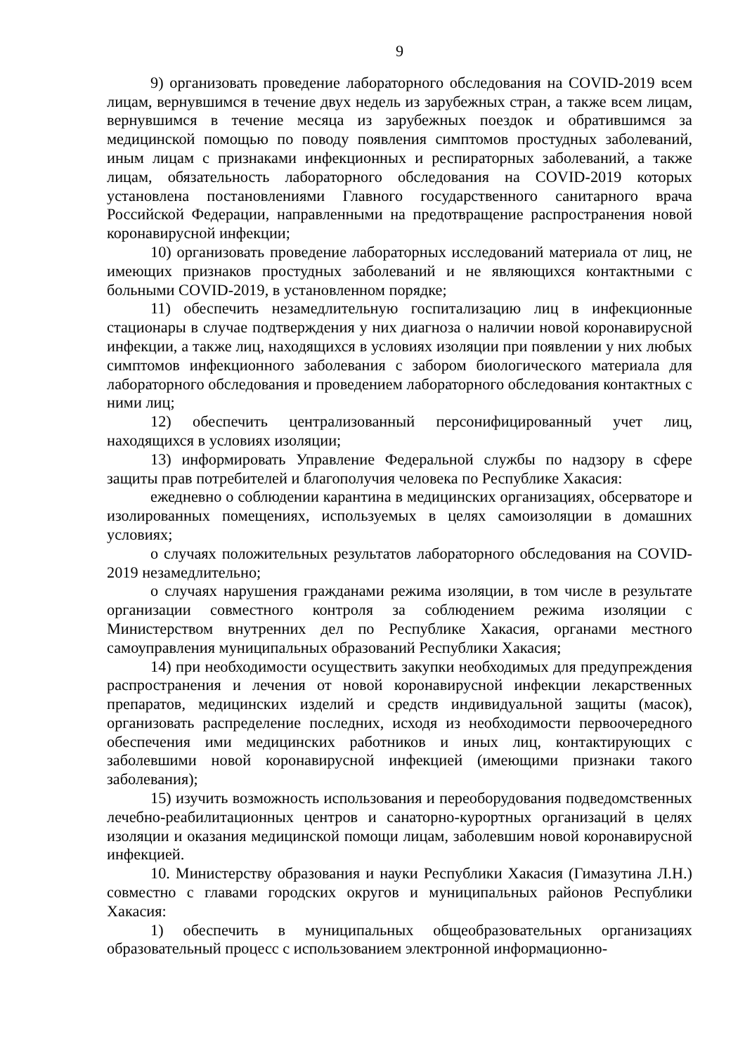9
9) организовать проведение лабораторного обследования на COVID-2019 всем лицам, вернувшимся в течение двух недель из зарубежных стран, а также всем лицам, вернувшимся в течение месяца из зарубежных поездок и обратившимся за медицинской помощью по поводу появления симптомов простудных заболеваний, иным лицам с признаками инфекционных и респираторных заболеваний, а также лицам, обязательность лабораторного обследования на COVID-2019 которых установлена постановлениями Главного государственного санитарного врача Российской Федерации, направленными на предотвращение распространения новой коронавирусной инфекции;
10) организовать проведение лабораторных исследований материала от лиц, не имеющих признаков простудных заболеваний и не являющихся контактными с больными COVID-2019, в установленном порядке;
11) обеспечить незамедлительную госпитализацию лиц в инфекционные стационары в случае подтверждения у них диагноза о наличии новой коронавирусной инфекции, а также лиц, находящихся в условиях изоляции при появлении у них любых симптомов инфекционного заболевания с забором биологического материала для лабораторного обследования и проведением лабораторного обследования контактных с ними лиц;
12) обеспечить централизованный персонифицированный учет лиц, находящихся в условиях изоляции;
13) информировать Управление Федеральной службы по надзору в сфере защиты прав потребителей и благополучия человека по Республике Хакасия:
ежедневно о соблюдении карантина в медицинских организациях, обсерваторе и изолированных помещениях, используемых в целях самоизоляции в домашних условиях;
о случаях положительных результатов лабораторного обследования на COVID-2019 незамедлительно;
о случаях нарушения гражданами режима изоляции, в том числе в результате организации совместного контроля за соблюдением режима изоляции с Министерством внутренних дел по Республике Хакасия, органами местного самоуправления муниципальных образований Республики Хакасия;
14) при необходимости осуществить закупки необходимых для предупреждения распространения и лечения от новой коронавирусной инфекции лекарственных препаратов, медицинских изделий и средств индивидуальной защиты (масок), организовать распределение последних, исходя из необходимости первоочередного обеспечения ими медицинских работников и иных лиц, контактирующих с заболевшими новой коронавирусной инфекцией (имеющими признаки такого заболевания);
15) изучить возможность использования и переоборудования подведомственных лечебно-реабилитационных центров и санаторно-курортных организаций в целях изоляции и оказания медицинской помощи лицам, заболевшим новой коронавирусной инфекцией.
10. Министерству образования и науки Республики Хакасия (Гимазутина Л.Н.) совместно с главами городских округов и муниципальных районов Республики Хакасия:
1) обеспечить в муниципальных общеобразовательных организациях образовательный процесс с использованием электронной информационно-